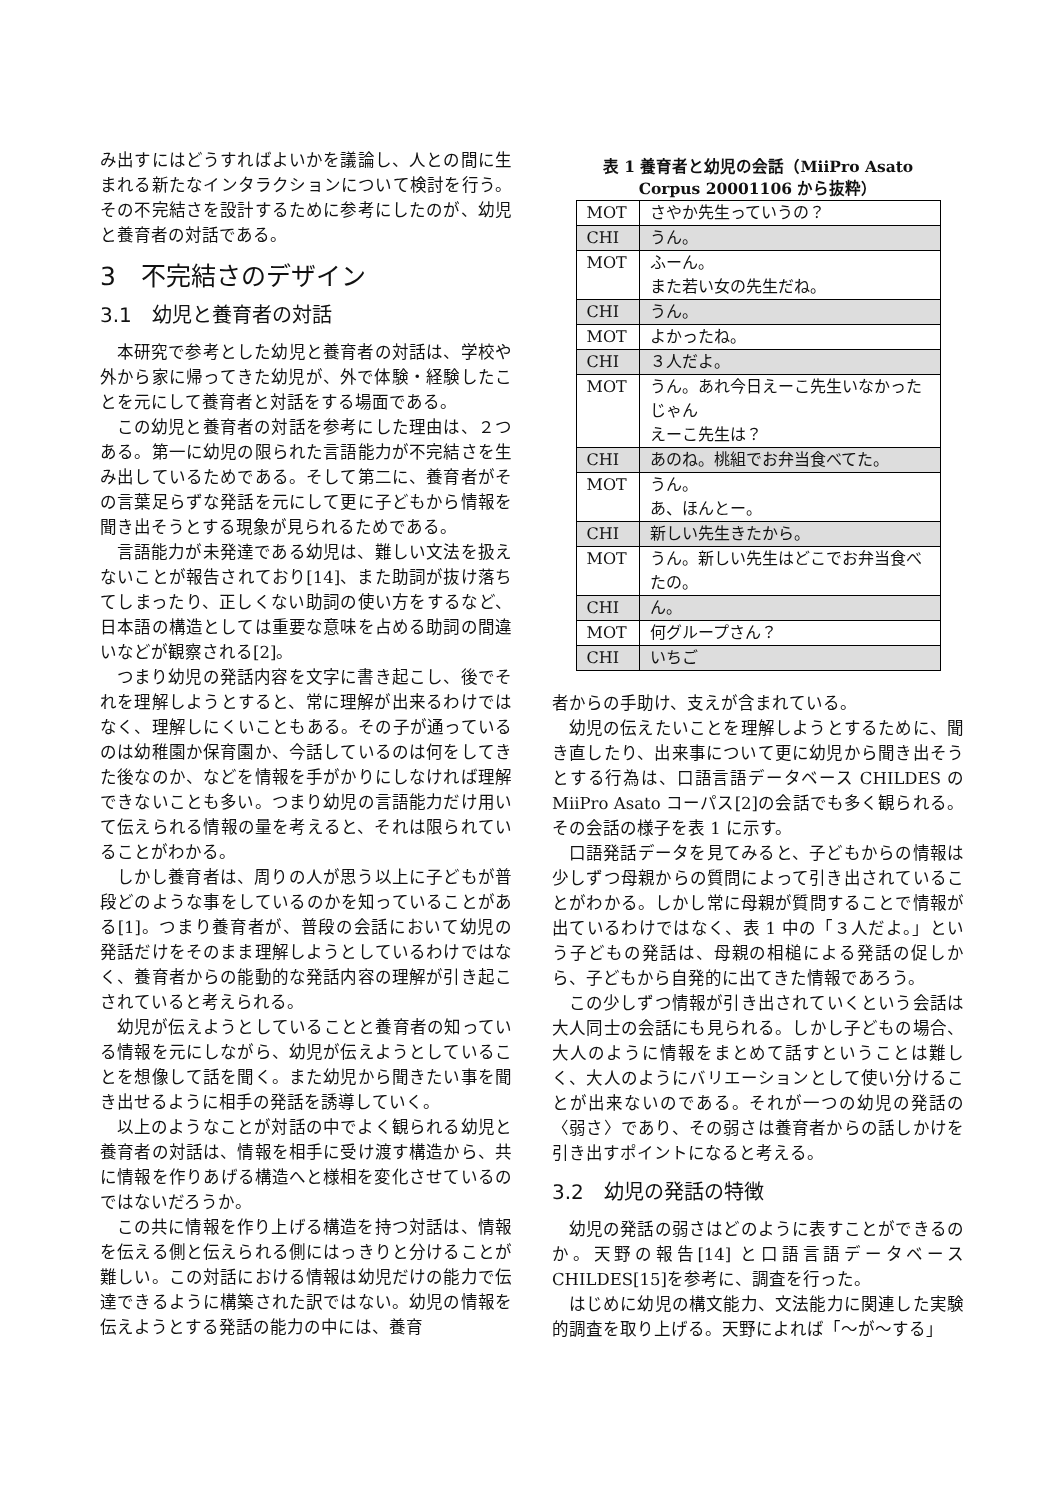み出すにはどうすればよいかを議論し、人との間に生まれる新たなインタラクションについて検討を行う。その不完結さを設計するために参考にしたのが、幼児と養育者の対話である。
3　不完結さのデザイン
3.1　幼児と養育者の対話
本研究で参考とした幼児と養育者の対話は、学校や外から家に帰ってきた幼児が、外で体験・経験したことを元にして養育者と対話をする場面である。
この幼児と養育者の対話を参考にした理由は、２つある。第一に幼児の限られた言語能力が不完結さを生み出しているためである。そして第二に、養育者がその言葉足らずな発話を元にして更に子どもから情報を聞き出そうとする現象が見られるためである。
言語能力が未発達である幼児は、難しい文法を扱えないことが報告されており[14]、また助詞が抜け落ちてしまったり、正しくない助詞の使い方をするなど、日本語の構造としては重要な意味を占める助詞の間違いなどが観察される[2]。
つまり幼児の発話内容を文字に書き起こし、後でそれを理解しようとすると、常に理解が出来るわけではなく、理解しにくいこともある。その子が通っているのは幼稚園か保育園か、今話しているのは何をしてきた後なのか、などを情報を手がかりにしなければ理解できないことも多い。つまり幼児の言語能力だけ用いて伝えられる情報の量を考えると、それは限られていることがわかる。
しかし養育者は、周りの人が思う以上に子どもが普段どのような事をしているのかを知っていることがある[1]。つまり養育者が、普段の会話において幼児の発話だけをそのまま理解しようとしているわけではなく、養育者からの能動的な発話内容の理解が引き起こされていると考えられる。
幼児が伝えようとしていることと養育者の知っている情報を元にしながら、幼児が伝えようとしていることを想像して話を聞く。また幼児から聞きたい事を聞き出せるように相手の発話を誘導していく。
以上のようなことが対話の中でよく観られる幼児と養育者の対話は、情報を相手に受け渡す構造から、共に情報を作りあげる構造へと様相を変化させているのではないだろうか。
この共に情報を作り上げる構造を持つ対話は、情報を伝える側と伝えられる側にはっきりと分けることが難しい。この対話における情報は幼児だけの能力で伝達できるように構築された訳ではない。幼児の情報を伝えようとする発話の能力の中には、養育
表 1 養育者と幼児の会話（MiiPro Asato
Corpus 20001106 から抜粋）
| MOT | さやか先生っていうの？ |
| CHI | うん。 |
| MOT | ふーん。 また若い女の先生だね。 |
| CHI | うん。 |
| MOT | よかったね。 |
| CHI | ３人だよ。 |
| MOT | うん。あれ今日えーこ先生いなかったじゃん えーこ先生は？ |
| CHI | あのね。桃組でお弁当食べてた。 |
| MOT | うん。 あ、ほんとー。 |
| CHI | 新しい先生きたから。 |
| MOT | うん。新しい先生はどこでお弁当食べたの。 |
| CHI | ん。 |
| MOT | 何グループさん？ |
| CHI | いちご |
者からの手助け、支えが含まれている。
幼児の伝えたいことを理解しようとするために、聞き直したり、出来事について更に幼児から聞き出そうとする行為は、口語言語データベース CHILDES の MiiPro Asato コーパス[2]の会話でも多く観られる。その会話の様子を表 1 に示す。
口語発話データを見てみると、子どもからの情報は少しずつ母親からの質問によって引き出されていることがわかる。しかし常に母親が質問することで情報が出ているわけではなく、表 1 中の「３人だよ。」という子どもの発話は、母親の相槌による発話の促しから、子どもから自発的に出てきた情報であろう。
この少しずつ情報が引き出されていくという会話は大人同士の会話にも見られる。しかし子どもの場合、大人のように情報をまとめて話すということは難しく、大人のようにバリエーションとして使い分けることが出来ないのである。それが一つの幼児の発話の〈弱さ〉であり、その弱さは養育者からの話しかけを引き出すポイントになると考える。
3.2　幼児の発話の特徴
幼児の発話の弱さはどのように表すことができるのか。天野の報告[14] と口語言語データベース CHILDES[15]を参考に、調査を行った。
はじめに幼児の構文能力、文法能力に関連した実験的調査を取り上げる。天野によれば「〜が〜する」